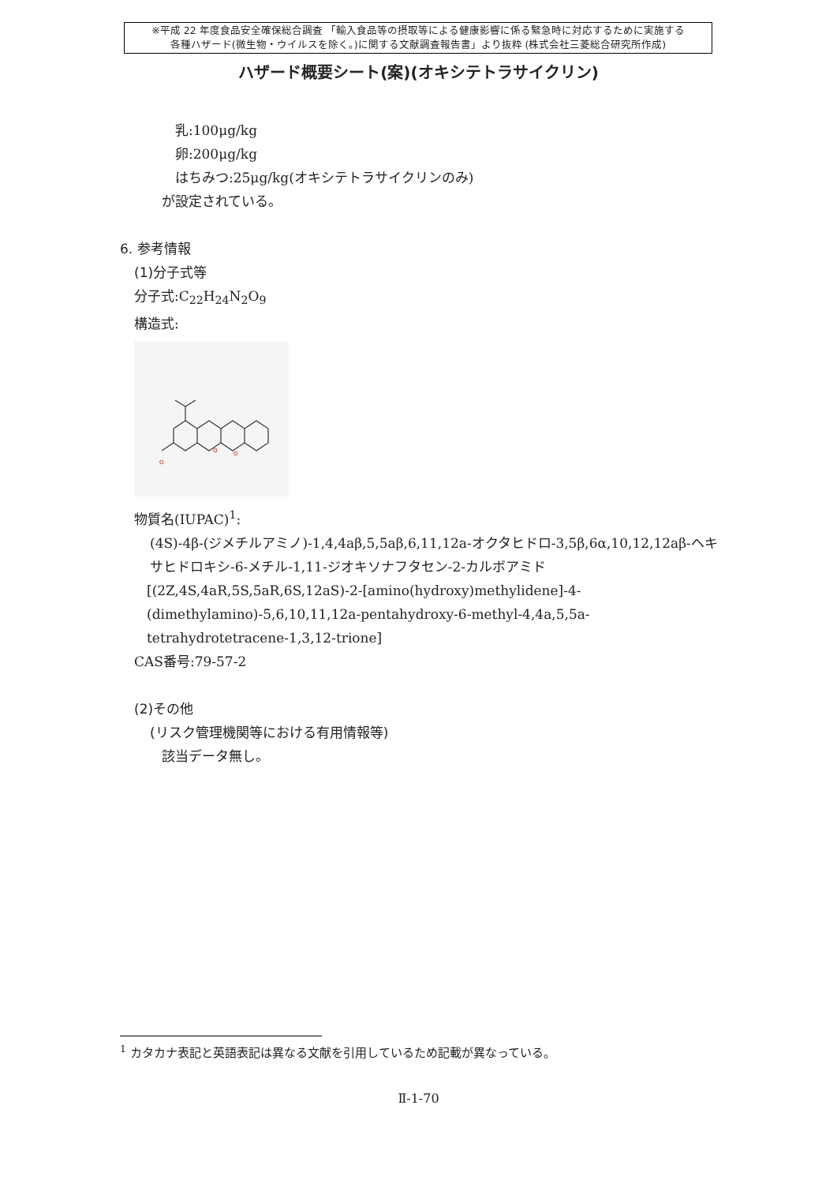※平成 22 年度食品安全確保総合調査 「輸入食品等の摂取等による健康影響に係る緊急時に対応するために実施する
各種ハザード(微生物・ウイルスを除く。)に関する文献調査報告書」より抜粋 (株式会社三菱総合研究所作成)
ハザード概要シート(案)(オキシテトラサイクリン)
乳:100μg/kg
卵:200μg/kg
はちみつ:25μg/kg(オキシテトラサイクリンのみ)
が設定されている。
6. 参考情報
(1)分子式等
分子式:C<sub>22</sub>H<sub>24</sub>N<sub>2</sub>O<sub>9</sub>
構造式:
O
O
O
物質名(IUPAC)<sup>1</sup>:
(4S)-4β-(ジメチルアミノ)-1,4,4aβ,5,5aβ,6,11,12a-オクタヒドロ-3,5β,6α,10,12,12aβ-ヘキサヒドロキシ-6-メチル-1,11-ジオキソナフタセン-2-カルボアミド
[(2Z,4S,4aR,5S,5aR,6S,12aS)-2-[amino(hydroxy)methylidene]-4-(dimethylamino)-5,6,10,11,12a-pentahydroxy-6-methyl-4,4a,5,5a-tetrahydrotetracene-1,3,12-trione]
CAS番号:79-57-2
(2)その他
(リスク管理機関等における有用情報等)
該当データ無し。
<sup>1</sup> カタカナ表記と英語表記は異なる文献を引用しているため記載が異なっている。
Ⅱ-1-70